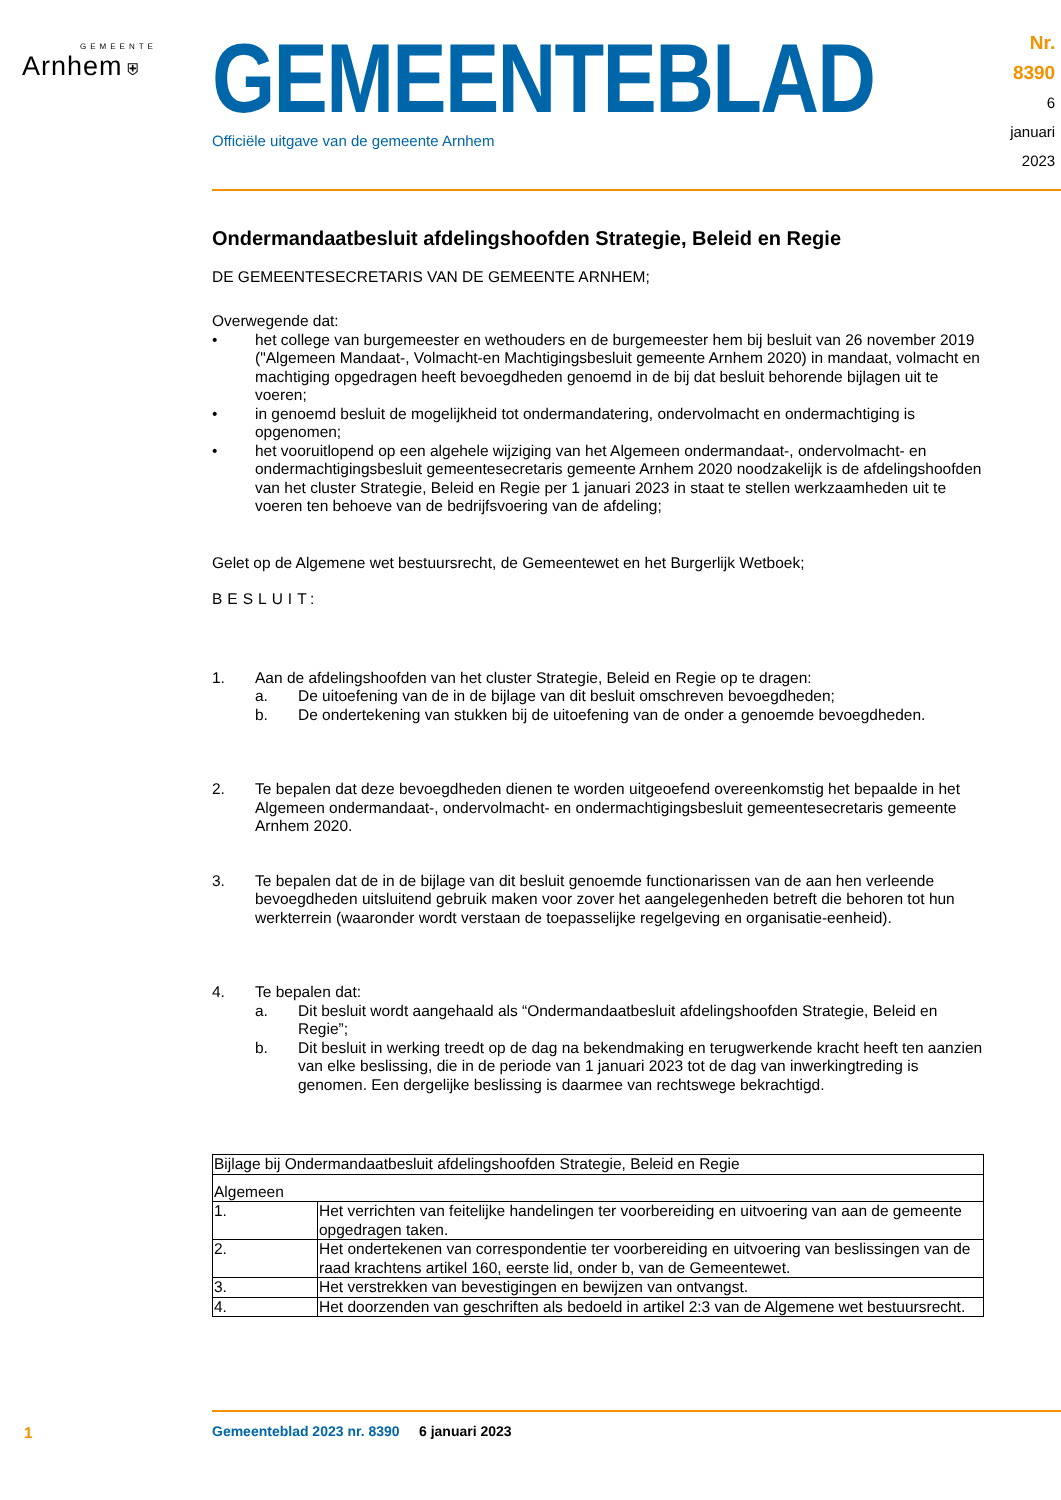GEMEENTE
Arnhem ⛨
GEMEENTEBLAD
Officiële uitgave van de gemeente Arnhem
Nr. 8390
6 januari
2023
Ondermandaatbesluit afdelingshoofden Strategie, Beleid en Regie
DE GEMEENTESECRETARIS VAN DE GEMEENTE ARNHEM;
Overwegende dat:
• het college van burgemeester en wethouders en de burgemeester hem bij besluit van 26 november 2019 ("Algemeen Mandaat-, Volmacht-en Machtigingsbesluit gemeente Arnhem 2020) in mandaat, volmacht en machtiging opgedragen heeft bevoegdheden genoemd in de bij dat besluit behorende bijlagen uit te voeren;
• in genoemd besluit de mogelijkheid tot ondermandatering, ondervolmacht en ondermachtiging is opgenomen;
• het vooruitlopend op een algehele wijziging van het Algemeen ondermandaat-, ondervolmacht- en ondermachtigingsbesluit gemeentesecretaris gemeente Arnhem 2020 noodzakelijk is de afdelingshoofden van het cluster Strategie, Beleid en Regie per 1 januari 2023 in staat te stellen werkzaamheden uit te voeren ten behoeve van de bedrijfsvoering van de afdeling;
Gelet op de Algemene wet bestuursrecht, de Gemeentewet en het Burgerlijk Wetboek;
BESLUIT:
1. Aan de afdelingshoofden van het cluster Strategie, Beleid en Regie op te dragen:
a. De uitoefening van de in de bijlage van dit besluit omschreven bevoegdheden;
b. De ondertekening van stukken bij de uitoefening van de onder a genoemde bevoegdheden.
2. Te bepalen dat deze bevoegdheden dienen te worden uitgeoefend overeenkomstig het bepaalde in het Algemeen ondermandaat-, ondervolmacht- en ondermachtigingsbesluit gemeentesecretaris gemeente Arnhem 2020.
3. Te bepalen dat de in de bijlage van dit besluit genoemde functionarissen van de aan hen verleende bevoegdheden uitsluitend gebruik maken voor zover het aangelegenheden betreft die behoren tot hun werkterrein (waaronder wordt verstaan de toepasselijke regelgeving en organisatie-eenheid).
4. Te bepalen dat:
a. Dit besluit wordt aangehaald als “Ondermandaatbesluit afdelingshoofden Strategie, Beleid en Regie”;
b. Dit besluit in werking treedt op de dag na bekendmaking en terugwerkende kracht heeft ten aanzien van elke beslissing, die in de periode van 1 januari 2023 tot de dag van inwerkingtreding is genomen. Een dergelijke beslissing is daarmee van rechtswege bekrachtigd.
| Bijlage bij Ondermandaatbesluit afdelingshoofden Strategie, Beleid en Regie | |
| Algemeen | |
| 1. | Het verrichten van feitelijke handelingen ter voorbereiding en uitvoering van aan de gemeente opgedragen taken. |
| 2. | Het ondertekenen van correspondentie ter voorbereiding en uitvoering van beslissingen van de raad krachtens artikel 160, eerste lid, onder b, van de Gemeentewet. |
| 3. | Het verstrekken van bevestigingen en bewijzen van ontvangst. |
| 4. | Het doorzenden van geschriften als bedoeld in artikel 2:3 van de Algemene wet bestuursrecht. |
1
Gemeenteblad 2023 nr. 8390 6 januari 2023